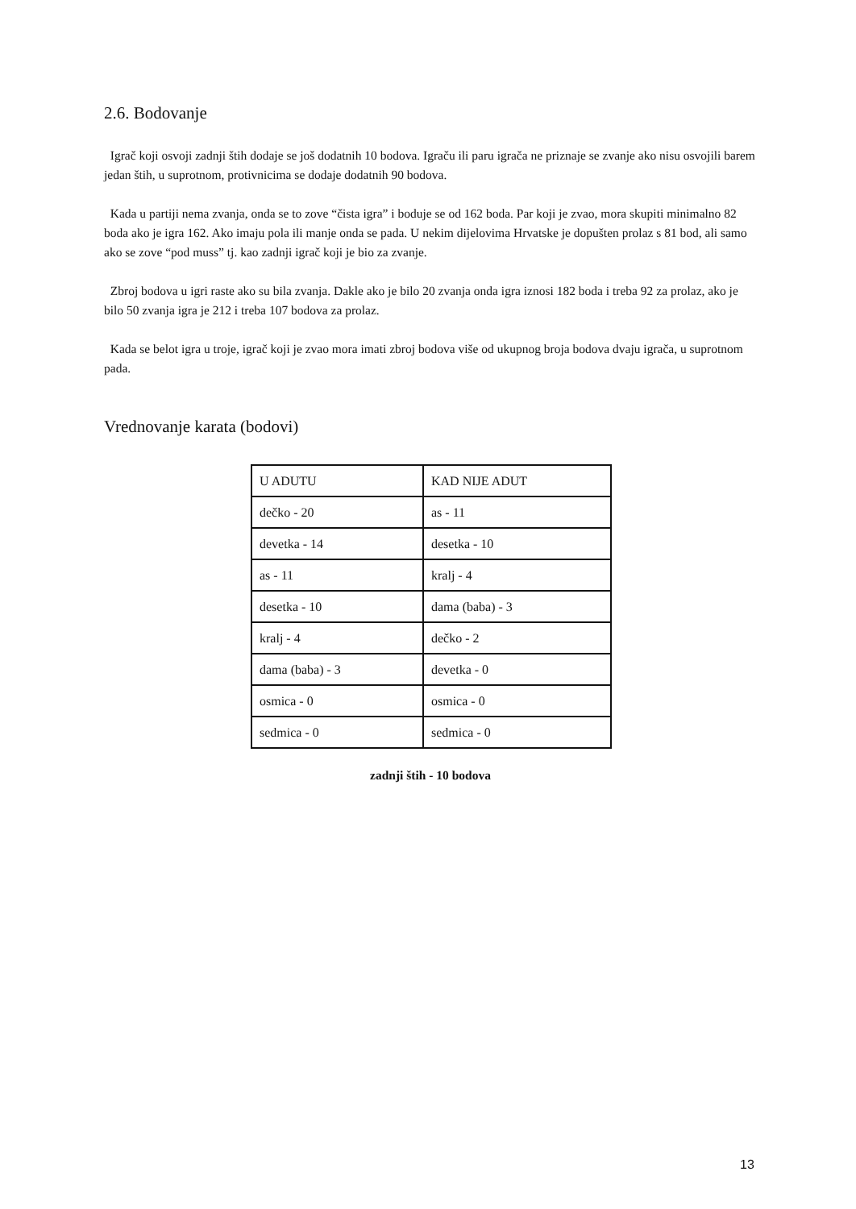2.6. Bodovanje
Igrač koji osvoji zadnji štih dodaje se još dodatnih 10 bodova. Igraču ili paru igrača ne priznaje se zvanje ako nisu osvojili barem jedan štih, u suprotnom, protivnicima se dodaje dodatnih 90 bodova.
Kada u partiji nema zvanja, onda se to zove “čista igra” i boduje se od 162 boda. Par koji je zvao, mora skupiti minimalno 82 boda ako je igra 162. Ako imaju pola ili manje onda se pada. U nekim dijelovima Hrvatske je dopušten prolaz s 81 bod, ali samo ako se zove “pod muss” tj. kao zadnji igrač koji je bio za zvanje.
Zbroj bodova u igri raste ako su bila zvanja. Dakle ako je bilo 20 zvanja onda igra iznosi 182 boda i treba 92 za prolaz, ako je bilo 50 zvanja igra je 212 i treba 107 bodova za prolaz.
Kada se belot igra u troje, igrač koji je zvao mora imati zbroj bodova više od ukupnog broja bodova dvaju igrača, u suprotnom pada.
Vrednovanje karata (bodovi)
| U ADUTU | KAD NIJE ADUT |
| dečko - 20 | as - 11 |
| devetka - 14 | desetka - 10 |
| as - 11 | kralj - 4 |
| desetka - 10 | dama (baba) - 3 |
| kralj - 4 | dečko - 2 |
| dama (baba) - 3 | devetka - 0 |
| osmica - 0 | osmica - 0 |
| sedmica - 0 | sedmica - 0 |
zadnji štih - 10 bodova
13